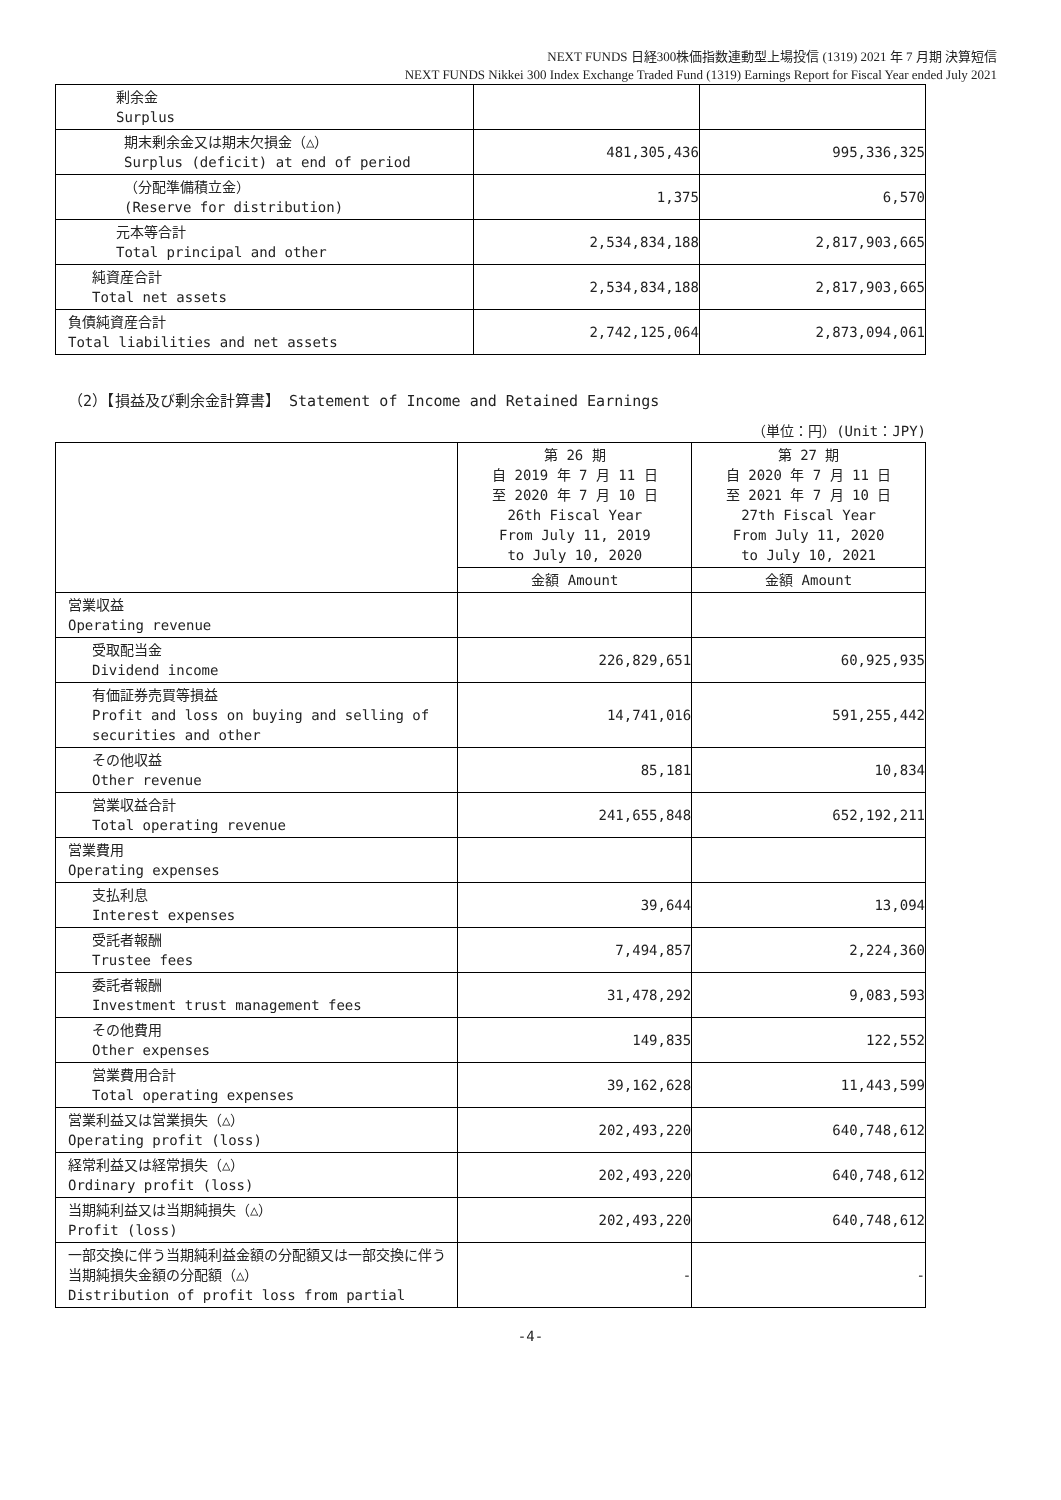NEXT FUNDS 日経300株価指数連動型上場投信 (1319) 2021 年 7 月期 決算短信
NEXT FUNDS Nikkei 300 Index Exchange Traded Fund (1319) Earnings Report for Fiscal Year ended July 2021
| 剰余金 Surplus | | |
| 期末剰余金又は期末欠損金（△） Surplus (deficit) at end of period | 481,305,436 | 995,336,325 |
| （分配準備積立金） (Reserve for distribution) | 1,375 | 6,570 |
| 元本等合計 Total principal and other | 2,534,834,188 | 2,817,903,665 |
| 純資産合計 Total net assets | 2,534,834,188 | 2,817,903,665 |
| 負債純資産合計 Total liabilities and net assets | 2,742,125,064 | 2,873,094,061 |
（2）【損益及び剰余金計算書】 Statement of Income and Retained Earnings
（単位：円）(Unit：JPY)
| | 第 26 期 自 2019 年 7 月 11 日 至 2020 年 7 月 10 日 26th Fiscal Year From July 11, 2019 to July 10, 2020 | 第 27 期 自 2020 年 7 月 11 日 至 2021 年 7 月 10 日 27th Fiscal Year From July 11, 2020 to July 10, 2021 |
| | 金額 Amount | 金額 Amount |
| 営業収益 Operating revenue | | |
| 受取配当金 Dividend income | 226,829,651 | 60,925,935 |
| 有価証券売買等損益 Profit and loss on buying and selling of securities and other | 14,741,016 | 591,255,442 |
| その他収益 Other revenue | 85,181 | 10,834 |
| 営業収益合計 Total operating revenue | 241,655,848 | 652,192,211 |
| 営業費用 Operating expenses | | |
| 支払利息 Interest expenses | 39,644 | 13,094 |
| 受託者報酬 Trustee fees | 7,494,857 | 2,224,360 |
| 委託者報酬 Investment trust management fees | 31,478,292 | 9,083,593 |
| その他費用 Other expenses | 149,835 | 122,552 |
| 営業費用合計 Total operating expenses | 39,162,628 | 11,443,599 |
| 営業利益又は営業損失（△） Operating profit (loss) | 202,493,220 | 640,748,612 |
| 経常利益又は経常損失（△） Ordinary profit (loss) | 202,493,220 | 640,748,612 |
| 当期純利益又は当期純損失（△） Profit (loss) | 202,493,220 | 640,748,612 |
| 一部交換に伴う当期純利益金額の分配額又は一部交換に伴う当期純損失金額の分配額（△） Distribution of profit loss from partial | - | - |
-4-